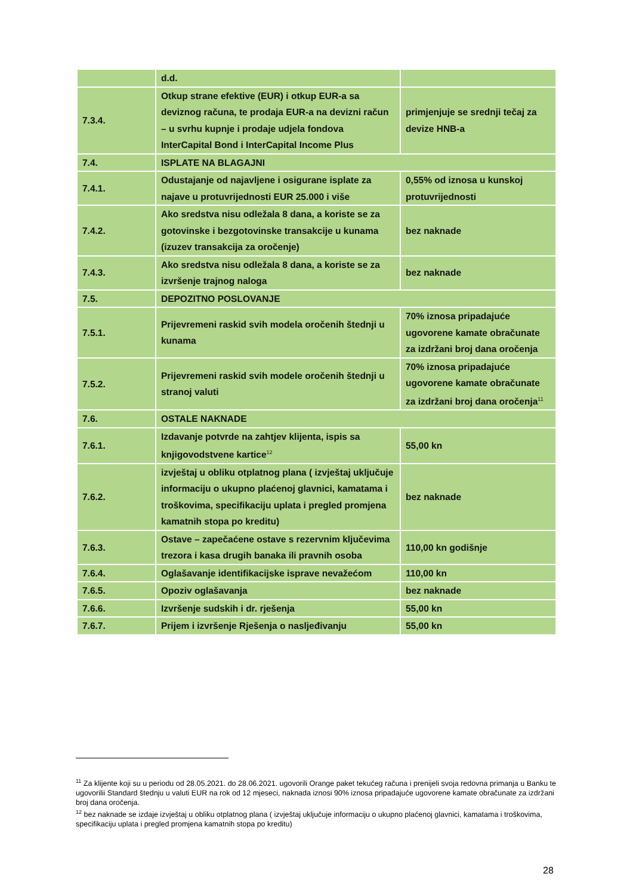| | d.d. | |
| 7.3.4. | Otkup strane efektive (EUR) i otkup EUR-a sa deviznog računa, te prodaja EUR-a na devizni račun – u svrhu kupnje i prodaje udjela fondova InterCapital Bond i InterCapital Income Plus | primjenjuje se srednji tečaj za devize HNB-a |
| 7.4. | ISPLATE NA BLAGAJNI | |
| 7.4.1. | Odustajanje od najavljene i osigurane isplate za najave u protuvrijednosti EUR 25.000 i više | 0,55% od iznosa u kunskoj protuvrijednosti |
| 7.4.2. | Ako sredstva nisu odležala 8 dana, a koriste se za gotovinske i bezgotovinske transakcije u kunama (izuzev transakcija za oročenje) | bez naknade |
| 7.4.3. | Ako sredstva nisu odležala 8 dana, a koriste se za izvršenje trajnog naloga | bez naknade |
| 7.5. | DEPOZITNO POSLOVANJE | |
| 7.5.1. | Prijevremeni raskid svih modela oročenih štednji u kunama | 70% iznosa pripadajuće ugovorene kamate obračunate za izdržani broj dana oročenja |
| 7.5.2. | Prijevremeni raskid svih modele oročenih štednji u stranoj valuti | 70% iznosa pripadajuće ugovorene kamate obračunate za izdržani broj dana oročenja<sup>11</sup> |
| 7.6. | OSTALE NAKNADE | |
| 7.6.1. | Izdavanje potvrde na zahtjev klijenta, ispis sa knjigovodstvene kartice<sup>12</sup> | 55,00 kn |
| 7.6.2. | izvještaj u obliku otplatnog plana ( izvještaj uključuje informaciju o ukupno plaćenoj glavnici, kamatama i troškovima, specifikaciju uplata i pregled promjena kamatnih stopa po kreditu) | bez naknade |
| 7.6.3. | Ostave – zapečaćene ostave s rezervnim ključevima trezora i kasa drugih banaka ili pravnih osoba | 110,00 kn godišnje |
| 7.6.4. | Oglašavanje identifikacijske isprave nevažećom | 110,00 kn |
| 7.6.5. | Opoziv oglašavanja | bez naknade |
| 7.6.6. | Izvršenje sudskih i dr. rješenja | 55,00 kn |
| 7.6.7. | Prijem i izvršenje Rješenja o nasljeđivanju | 55,00 kn |
<sup>11</sup> Za klijente koji su u periodu od 28.05.2021. do 28.06.2021. ugovorili Orange paket tekućeg računa i prenijeli svoja redovna primanja u Banku te ugovorilii Standard štednju u valuti EUR na rok od 12 mjeseci, naknada iznosi 90% iznosa pripadajuće ugovorene kamate obračunate za izdržani broj dana oročenja.
<sup>12</sup> bez naknade se izdaje izvještaj u obliku otplatnog plana ( izvještaj uključuje informaciju o ukupno plaćenoj glavnici, kamatama i troškovima, specifikaciju uplata i pregled promjena kamatnih stopa po kreditu)
28